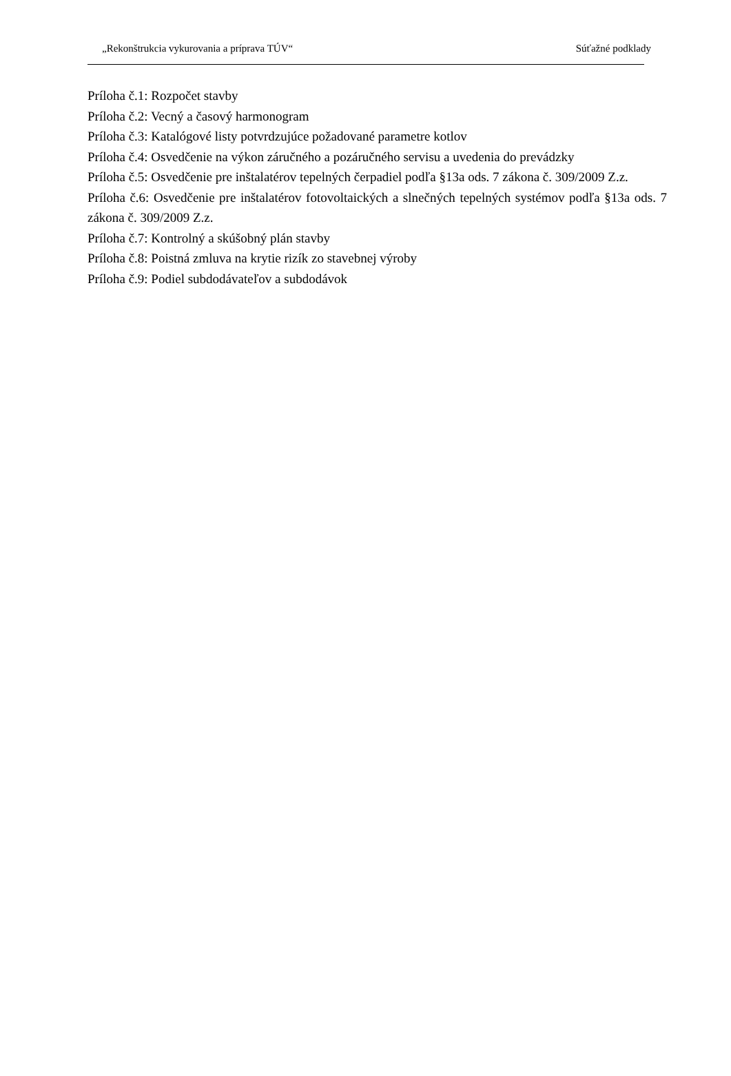„Rekonštrukcia vykurovania a príprava TÚV“ Súťažné podklady
Príloha č.1: Rozpočet stavby
Príloha č.2: Vecný a časový harmonogram
Príloha č.3: Katalógové listy potvrdzujúce požadované parametre kotlov
Príloha č.4: Osvedčenie na výkon záručného a pozáručného servisu a uvedenia do prevádzky
Príloha č.5: Osvedčenie pre inštalatérov tepelných čerpadiel podľa §13a ods. 7 zákona č. 309/2009 Z.z.
Príloha č.6: Osvedčenie pre inštalatérov fotovoltaických a slnečných tepelných systémov podľa §13a ods. 7 zákona č. 309/2009 Z.z.
Príloha č.7: Kontrolný a skúšobný plán stavby
Príloha č.8: Poistná zmluva na krytie rizík zo stavebnej výroby
Príloha č.9: Podiel subdodávateľov a subdodávok